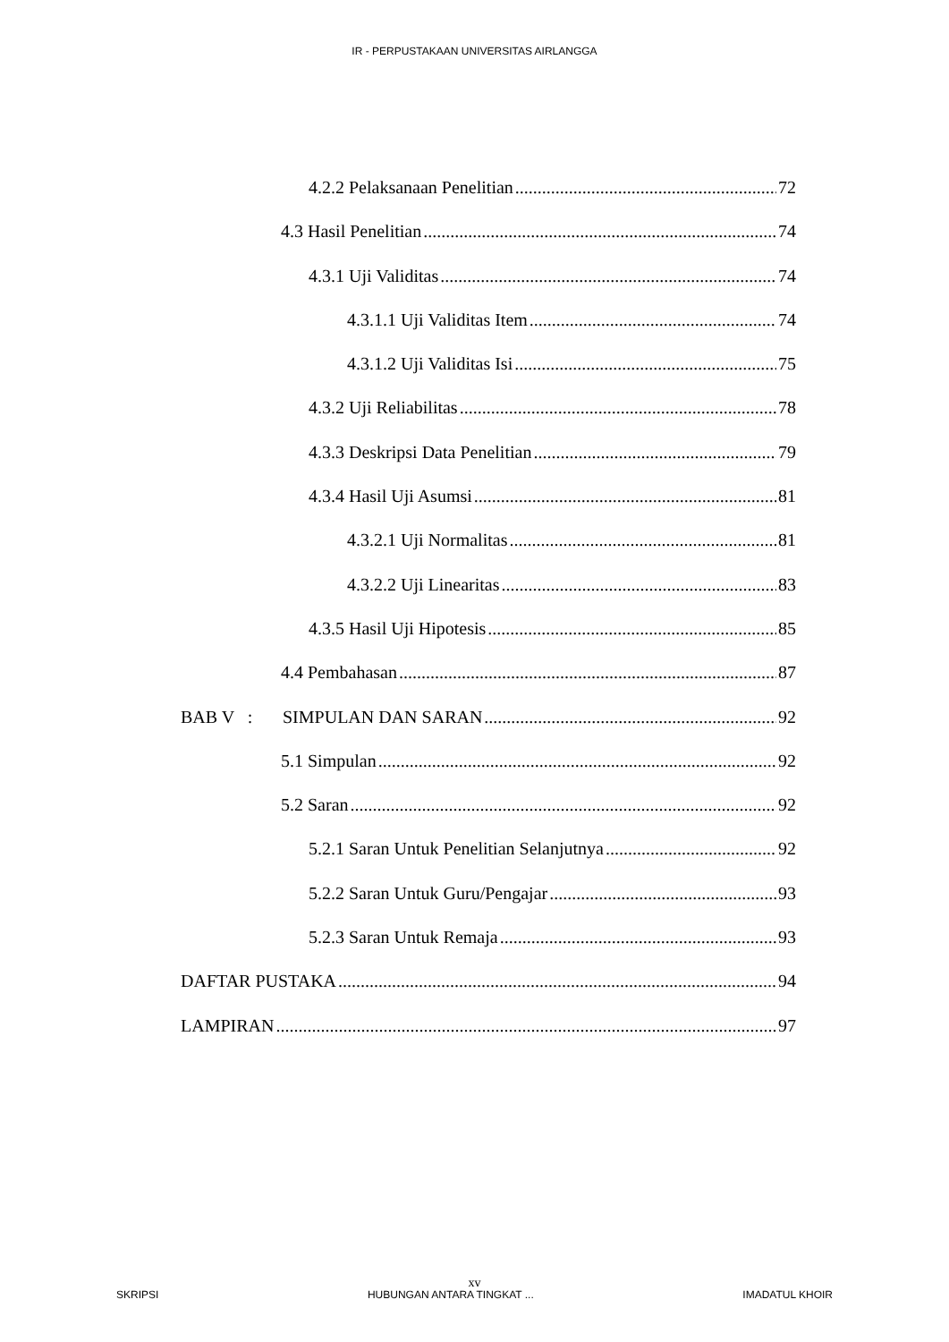IR - PERPUSTAKAAN UNIVERSITAS AIRLANGGA
4.2.2 Pelaksanaan Penelitian 72
4.3 Hasil Penelitian 74
4.3.1 Uji Validitas 74
4.3.1.1 Uji Validitas Item 74
4.3.1.2 Uji Validitas Isi 75
4.3.2 Uji Reliabilitas 78
4.3.3 Deskripsi Data Penelitian 79
4.3.4 Hasil Uji Asumsi 81
4.3.2.1 Uji Normalitas 81
4.3.2.2 Uji Linearitas 83
4.3.5 Hasil Uji Hipotesis 85
4.4 Pembahasan 87
BAB V : SIMPULAN DAN SARAN 92
5.1 Simpulan 92
5.2 Saran 92
5.2.1 Saran Untuk Penelitian Selanjutnya 92
5.2.2 Saran Untuk Guru/Pengajar 93
5.2.3 Saran Untuk Remaja 93
DAFTAR PUSTAKA 94
LAMPIRAN 97
xv
SKRIPSI HUBUNGAN ANTARA TINGKAT ... IMADATUL KHOIR